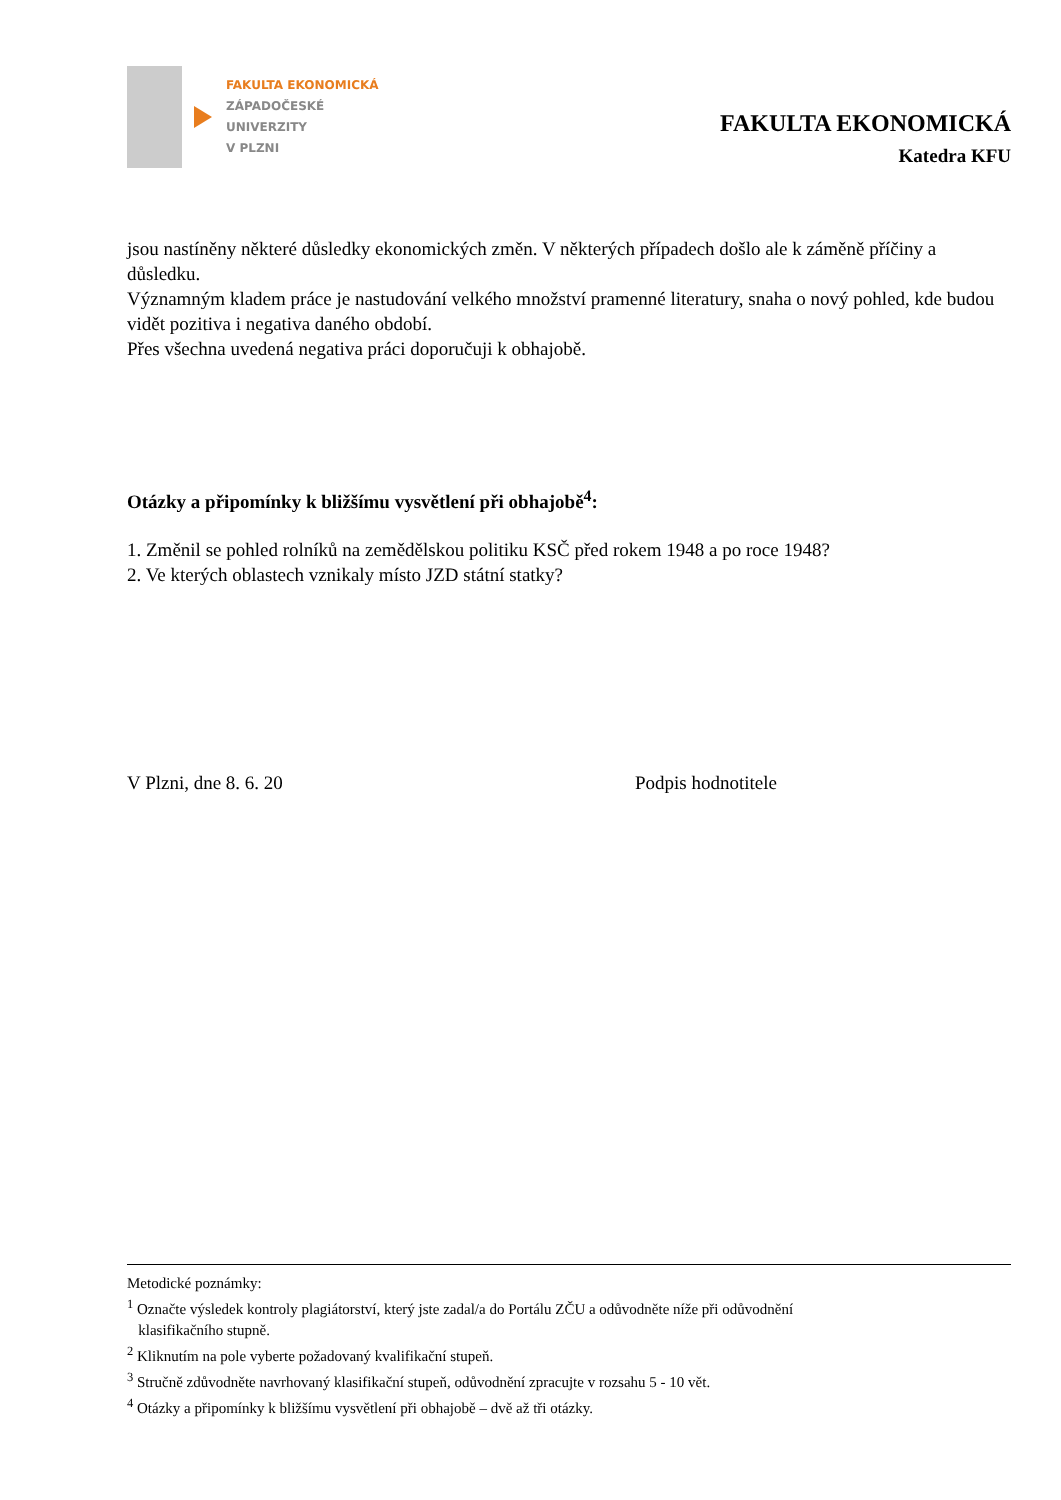FAKULTA EKONOMICKÁ
ZÁPADOČESKÉ
UNIVERZITY
V PLZNI
FAKULTA EKONOMICKÁ
Katedra KFU
jsou nastíněny některé důsledky ekonomických změn. V některých případech došlo ale k záměně příčiny a důsledku.
Významným kladem práce je nastudování velkého množství pramenné literatury, snaha o nový pohled, kde budou vidět pozitiva i negativa daného období.
Přes všechna uvedená negativa práci doporučuji k obhajobě.
Otázky a připomínky k bližšímu vysvětlení při obhajobě<sup>4</sup>:
1. Změnil se pohled rolníků na zemědělskou politiku KSČ před rokem 1948 a po roce 1948?
2. Ve kterých oblastech vznikaly místo JZD státní statky?
V Plzni, dne 8. 6. 20 Podpis hodnotitele
Metodické poznámky:
<sup>1</sup> Označte výsledek kontroly plagiátorství, který jste zadal/a do Portálu ZČU a odůvodněte níže při odůvodnění
klasifikačního stupně.
<sup>2</sup> Kliknutím na pole vyberte požadovaný kvalifikační stupeň.
<sup>3</sup> Stručně zdůvodněte navrhovaný klasifikační stupeň, odůvodnění zpracujte v rozsahu 5 - 10 vět.
<sup>4</sup> Otázky a připomínky k bližšímu vysvětlení při obhajobě – dvě až tři otázky.